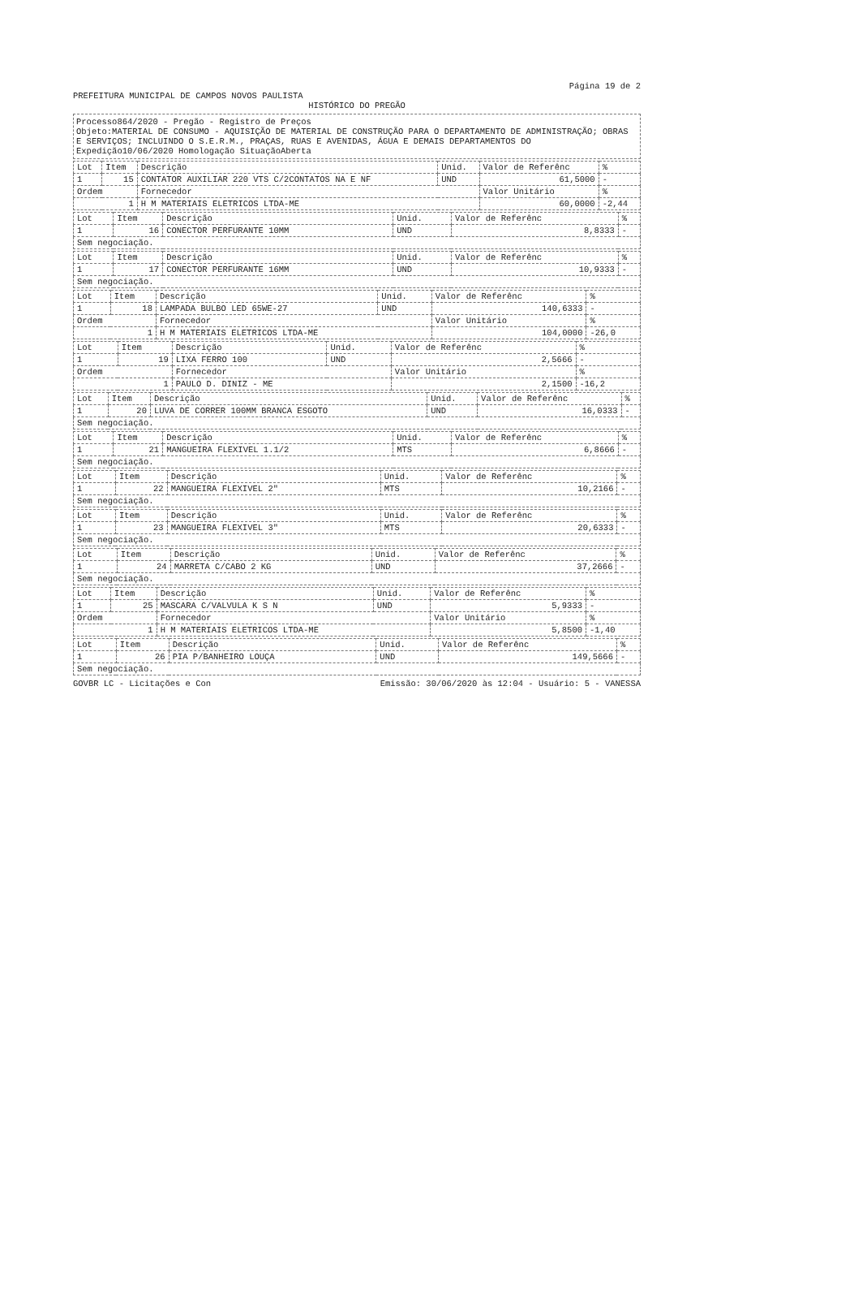Página 19 de 2
PREFEITURA MUNICIPAL DE CAMPOS NOVOS PAULISTA
HISTÓRICO DO PREGÃO
Processo864/2020 - Pregão - Registro de Preços
Objeto:MATERIAL DE CONSUMO - AQUISIÇÃO DE MATERIAL DE CONSTRUÇÃO PARA O DEPARTAMENTO DE ADMINISTRAÇÃO; OBRAS E SERVIÇOS; INCLUINDO O S.E.R.M., PRAÇAS, RUAS E AVENIDAS, ÁGUA E DEMAIS DEPARTAMENTOS DO
Expedição10/06/2020 Homologação SituaçãoAberta
| Lot | Item | Descrição | Unid. | Valor de Referênc | % |
| --- | --- | --- | --- | --- | --- |
| 1 | 15 | CONTATOR AUXILIAR 220 VTS C/2CONTATOS NA E NF | UND | 61,5000 | - |
| Ordem | | Fornecedor | | Valor Unitário | % |
| 1 | | H M MATERIAIS ELETRICOS LTDA-ME | | 60,0000 | -2,44 |
| Lot | Item | Descrição | Unid. | Valor de Referênc | % |
| --- | --- | --- | --- | --- | --- |
| 1 | 16 | CONECTOR PERFURANTE 10MM | UND | 8,8333 | - |
| Sem negociação. | | | | | |
| Lot | Item | Descrição | Unid. | Valor de Referênc | % |
| --- | --- | --- | --- | --- | --- |
| 1 | 17 | CONECTOR PERFURANTE 16MM | UND | 10,9333 | - |
| Sem negociação. | | | | | |
| Lot | Item | Descrição | Unid. | Valor de Referênc | % |
| --- | --- | --- | --- | --- | --- |
| 1 | 18 | LAMPADA BULBO LED 65WE-27 | UND | 140,6333 | - |
| Ordem | | Fornecedor | | Valor Unitário | % |
| 1 | | H M MATERIAIS ELETRICOS LTDA-ME | | 104,0000 | -26,0 |
| Lot | Item | Descrição | Unid. | Valor de Referênc | % |
| --- | --- | --- | --- | --- | --- |
| 1 | 19 | LIXA FERRO 100 | UND | 2,5666 | - |
| Ordem | | Fornecedor | | Valor Unitário | % |
| 1 | | PAULO D. DINIZ - ME | | 2,1500 | -16,2 |
| Lot | Item | Descrição | Unid. | Valor de Referênc | % |
| --- | --- | --- | --- | --- | --- |
| 1 | 20 | LUVA DE CORRER 100MM BRANCA ESGOTO | UND | 16,0333 | - |
| Sem negociação. | | | | | |
| Lot | Item | Descrição | Unid. | Valor de Referênc | % |
| --- | --- | --- | --- | --- | --- |
| 1 | 21 | MANGUEIRA FLEXIVEL 1.1/2 | MTS | 6,8666 | - |
| Sem negociação. | | | | | |
| Lot | Item | Descrição | Unid. | Valor de Referênc | % |
| --- | --- | --- | --- | --- | --- |
| 1 | 22 | MANGUEIRA FLEXIVEL 2" | MTS | 10,2166 | - |
| Sem negociação. | | | | | |
| Lot | Item | Descrição | Unid. | Valor de Referênc | % |
| --- | --- | --- | --- | --- | --- |
| 1 | 23 | MANGUEIRA FLEXIVEL 3" | MTS | 20,6333 | - |
| Sem negociação. | | | | | |
| Lot | Item | Descrição | Unid. | Valor de Referênc | % |
| --- | --- | --- | --- | --- | --- |
| 1 | 24 | MARRETA C/CABO 2 KG | UND | 37,2666 | - |
| Sem negociação. | | | | | |
| Lot | Item | Descrição | Unid. | Valor de Referênc | % |
| --- | --- | --- | --- | --- | --- |
| 1 | 25 | MASCARA C/VALVULA K S N | UND | 5,9333 | - |
| Ordem | | Fornecedor | | Valor Unitário | % |
| 1 | | H M MATERIAIS ELETRICOS LTDA-ME | | 5,8500 | -1,40 |
| Lot | Item | Descrição | Unid. | Valor de Referênc | % |
| --- | --- | --- | --- | --- | --- |
| 1 | 26 | PIA P/BANHEIRO LOUÇA | UND | 149,5666 | - |
| Sem negociação. | | | | | |
GOVBR LC - Licitações e Con Emissão: 30/06/2020 às 12:04 - Usuário: 5 - VANESSA